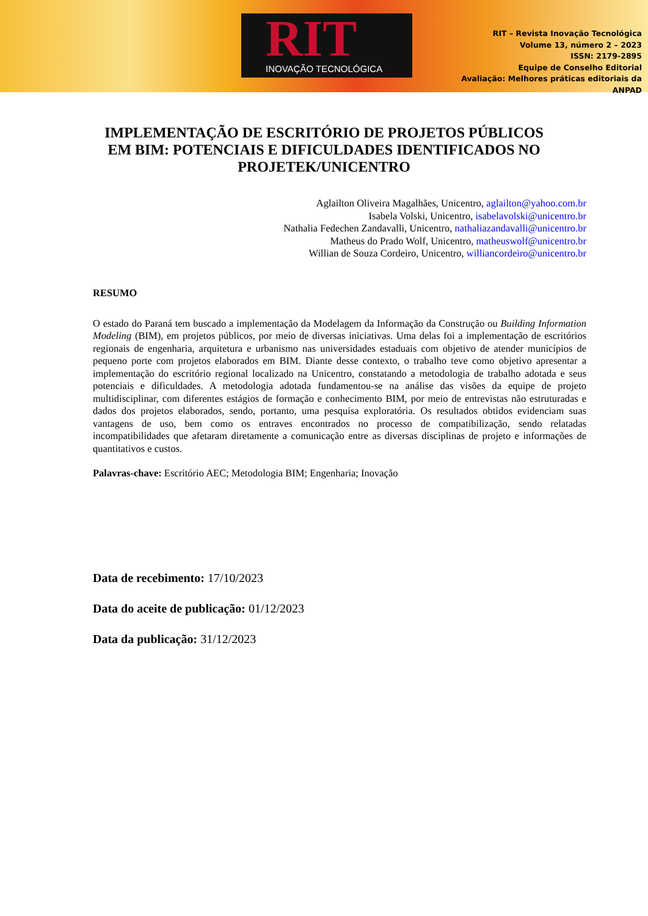RIT
INOVAÇÃO TECNOLÓGICA
RIT – Revista Inovação Tecnológica
Volume 13, número 2 – 2023
ISSN: 2179-2895
Equipe de Conselho Editorial
Avaliação: Melhores práticas editoriais da
ANPAD
IMPLEMENTAÇÃO DE ESCRITÓRIO DE PROJETOS PÚBLICOS EM BIM: POTENCIAIS E DIFICULDADES IDENTIFICADOS NO PROJETEK/UNICENTRO
Aglailton Oliveira Magalhães, Unicentro, aglailton@yahoo.com.br
Isabela Volski, Unicentro, isabelavolski@unicentro.br
Nathalia Fedechen Zandavalli, Unicentro, nathaliazandavalli@unicentro.br
Matheus do Prado Wolf, Unicentro, matheuswolf@unicentro.br
Willian de Souza Cordeiro, Unicentro, williancordeiro@unicentro.br
RESUMO
O estado do Paraná tem buscado a implementação da Modelagem da Informação da Construção ou Building Information Modeling (BIM), em projetos públicos, por meio de diversas iniciativas. Uma delas foi a implementação de escritórios regionais de engenharia, arquitetura e urbanismo nas universidades estaduais com objetivo de atender municípios de pequeno porte com projetos elaborados em BIM. Diante desse contexto, o trabalho teve como objetivo apresentar a implementação do escritório regional localizado na Unicentro, constatando a metodologia de trabalho adotada e seus potenciais e dificuldades. A metodologia adotada fundamentou-se na análise das visões da equipe de projeto multidisciplinar, com diferentes estágios de formação e conhecimento BIM, por meio de entrevistas não estruturadas e dados dos projetos elaborados, sendo, portanto, uma pesquisa exploratória. Os resultados obtidos evidenciam suas vantagens de uso, bem como os entraves encontrados no processo de compatibilização, sendo relatadas incompatibilidades que afetaram diretamente a comunicação entre as diversas disciplinas de projeto e informações de quantitativos e custos.
Palavras-chave: Escritório AEC; Metodologia BIM; Engenharia; Inovação
Data de recebimento: 17/10/2023
Data do aceite de publicação: 01/12/2023
Data da publicação: 31/12/2023